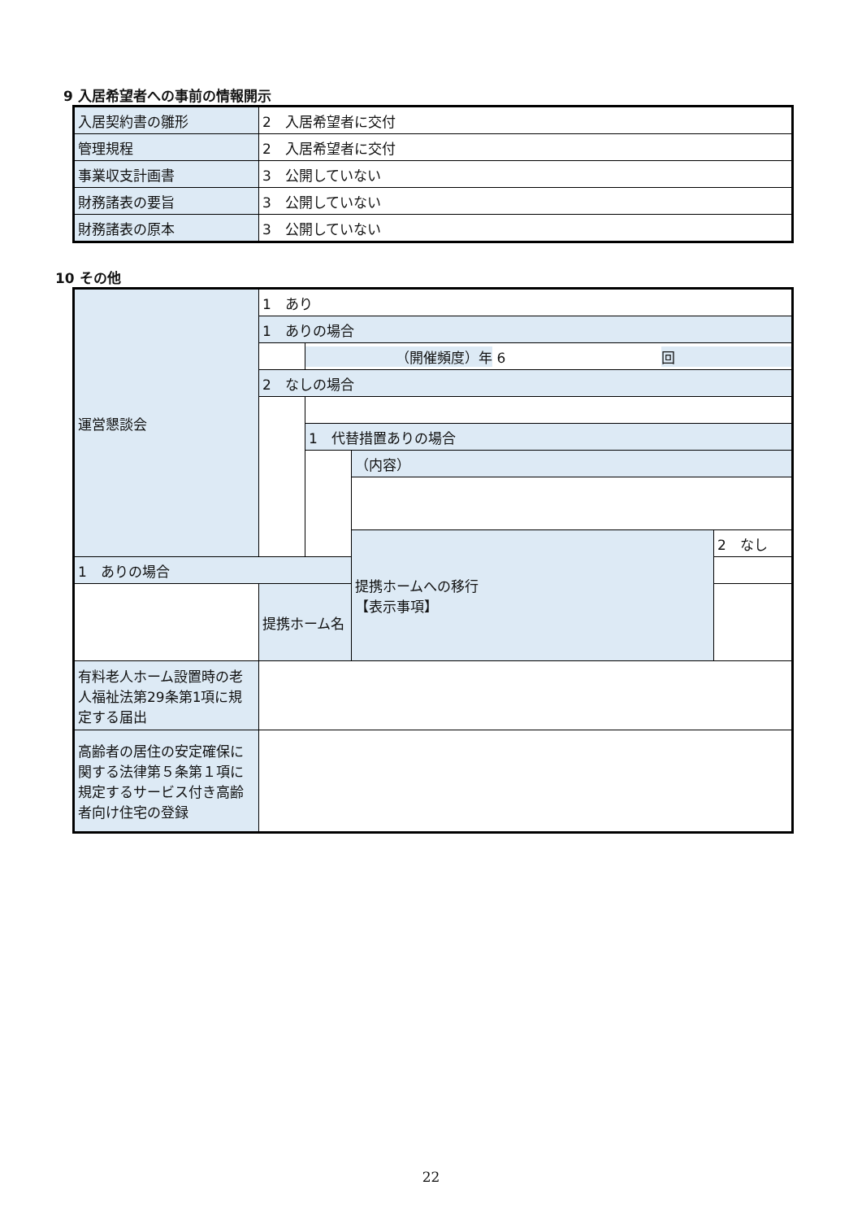9 入居希望者への事前の情報開示
| 入居契約書の雛形 | 2 入居希望者に交付 |
| 管理規程 | 2 入居希望者に交付 |
| 事業収支計画書 | 3 公開していない |
| 財務諸表の要旨 | 3 公開していない |
| 財務諸表の原本 | 3 公開していない |
10 その他
| 運営懇談会 | 1 あり | | | |
| | 1 ありの場合 | | | |
| | | （開催頻度）年 6 回 | | |
| | 2 なしの場合 | | | |
| | | 1 代替措置ありの場合 | | |
| | | | （内容） | |
| | | | 提携ホームへの移行 【表示事項】 | 2 なし |
| 1 ありの場合 | | | | |
| | 提携ホーム名 | | | |
| 有料老人ホーム設置時の老人福祉法第29条第1項に規定する届出 | | | | |
| 高齢者の居住の安定確保に関する法律第５条第１項に規定するサービス付き高齢者向け住宅の登録 | | | | |
22